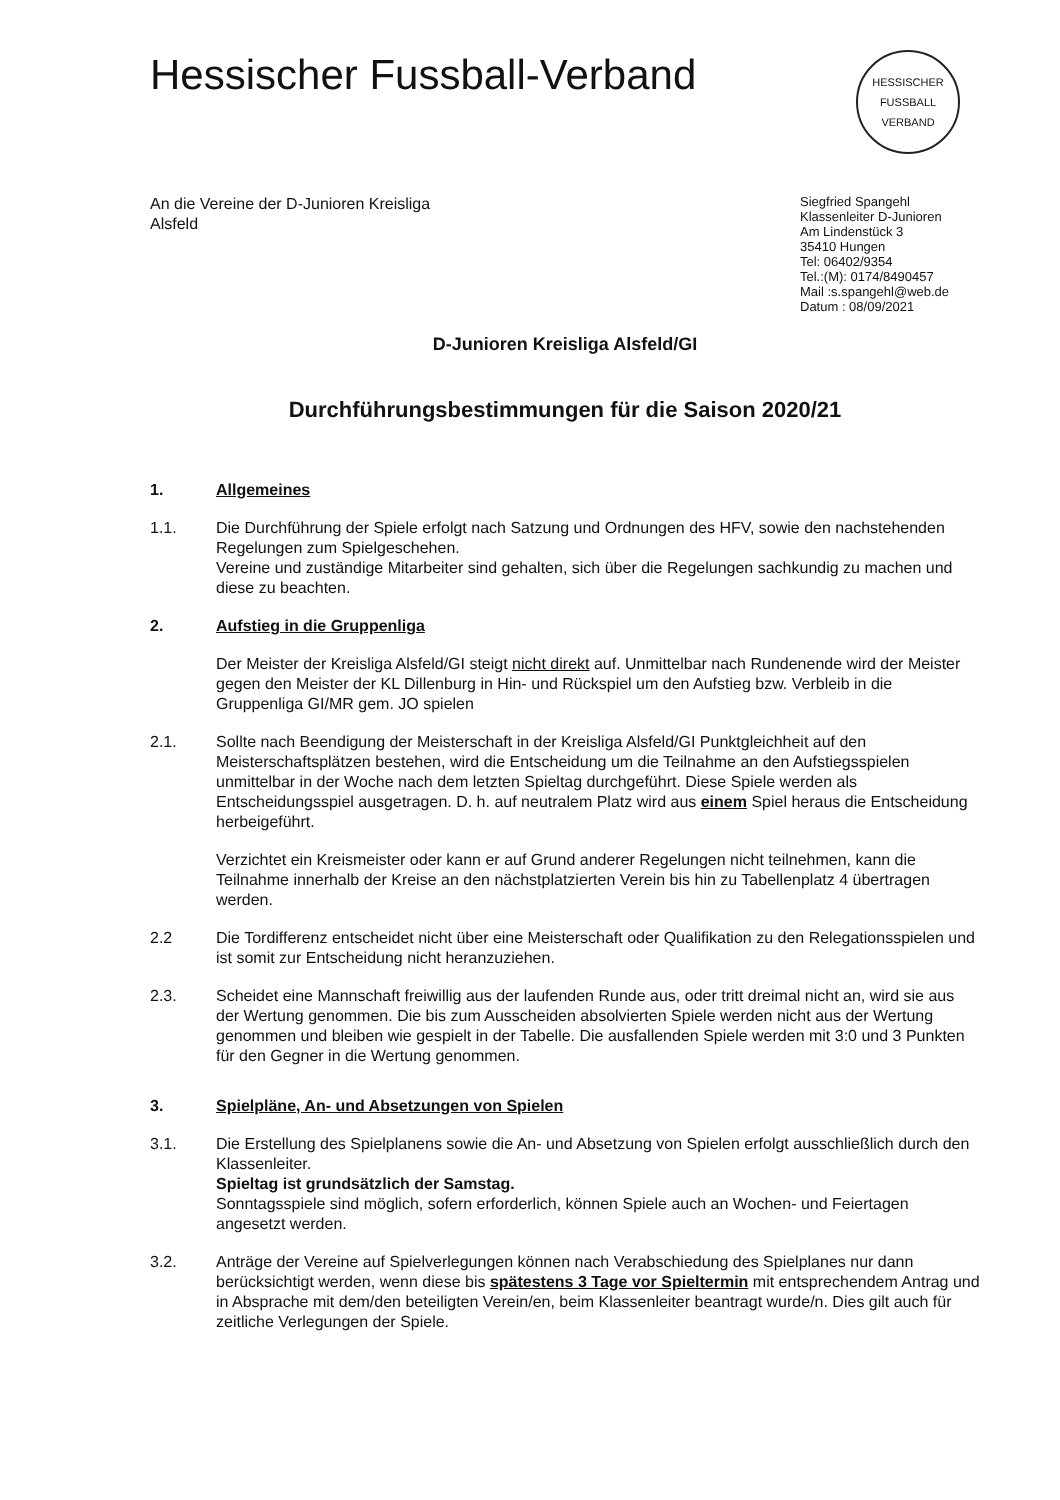Hessischer Fussball-Verband
HESSISCHER FUSSBALL VERBAND
An die Vereine der D-Junioren Kreisliga
Alsfeld
Siegfried Spangehl
Klassenleiter D-Junioren
Am Lindenstück 3
35410 Hungen
Tel: 06402/9354
Tel.:(M): 0174/8490457
Mail :s.spangehl@web.de
Datum : 08/09/2021
D-Junioren Kreisliga Alsfeld/GI
Durchführungsbestimmungen für die Saison 2020/21
1. Allgemeines
1.1. Die Durchführung der Spiele erfolgt nach Satzung und Ordnungen des HFV, sowie den nachstehenden Regelungen zum Spielgeschehen.
Vereine und zuständige Mitarbeiter sind gehalten, sich über die Regelungen sachkundig zu machen und diese zu beachten.
2. Aufstieg in die Gruppenliga
Der Meister der Kreisliga Alsfeld/GI steigt nicht direkt auf. Unmittelbar nach Rundenende wird der Meister gegen den Meister der KL Dillenburg in Hin- und Rückspiel um den Aufstieg bzw. Verbleib in die Gruppenliga GI/MR gem. JO spielen
2.1. Sollte nach Beendigung der Meisterschaft in der Kreisliga Alsfeld/GI Punktgleichheit auf den Meisterschaftsplätzen bestehen, wird die Entscheidung um die Teilnahme an den Aufstiegsspielen unmittelbar in der Woche nach dem letzten Spieltag durchgeführt. Diese Spiele werden als Entscheidungsspiel ausgetragen. D. h. auf neutralem Platz wird aus einem Spiel heraus die Entscheidung herbeigeführt.
Verzichtet ein Kreismeister oder kann er auf Grund anderer Regelungen nicht teilnehmen, kann die Teilnahme innerhalb der Kreise an den nächstplatzierten Verein bis hin zu Tabellenplatz 4 übertragen werden.
2.2 Die Tordifferenz entscheidet nicht über eine Meisterschaft oder Qualifikation zu den Relegationsspielen und ist somit zur Entscheidung nicht heranzuziehen.
2.3. Scheidet eine Mannschaft freiwillig aus der laufenden Runde aus, oder tritt dreimal nicht an, wird sie aus der Wertung genommen. Die bis zum Ausscheiden absolvierten Spiele werden nicht aus der Wertung genommen und bleiben wie gespielt in der Tabelle. Die ausfallenden Spiele werden mit 3:0 und 3 Punkten für den Gegner in die Wertung genommen.
3. Spielpläne, An- und Absetzungen von Spielen
3.1. Die Erstellung des Spielplanens sowie die An- und Absetzung von Spielen erfolgt ausschließlich durch den Klassenleiter.
Spieltag ist grundsätzlich der Samstag.
Sonntagsspiele sind möglich, sofern erforderlich, können Spiele auch an Wochen- und Feiertagen angesetzt werden.
3.2. Anträge der Vereine auf Spielverlegungen können nach Verabschiedung des Spielplanes nur dann berücksichtigt werden, wenn diese bis spätestens 3 Tage vor Spieltermin mit entsprechendem Antrag und in Absprache mit dem/den beteiligten Verein/en, beim Klassenleiter beantragt wurde/n. Dies gilt auch für zeitliche Verlegungen der Spiele.